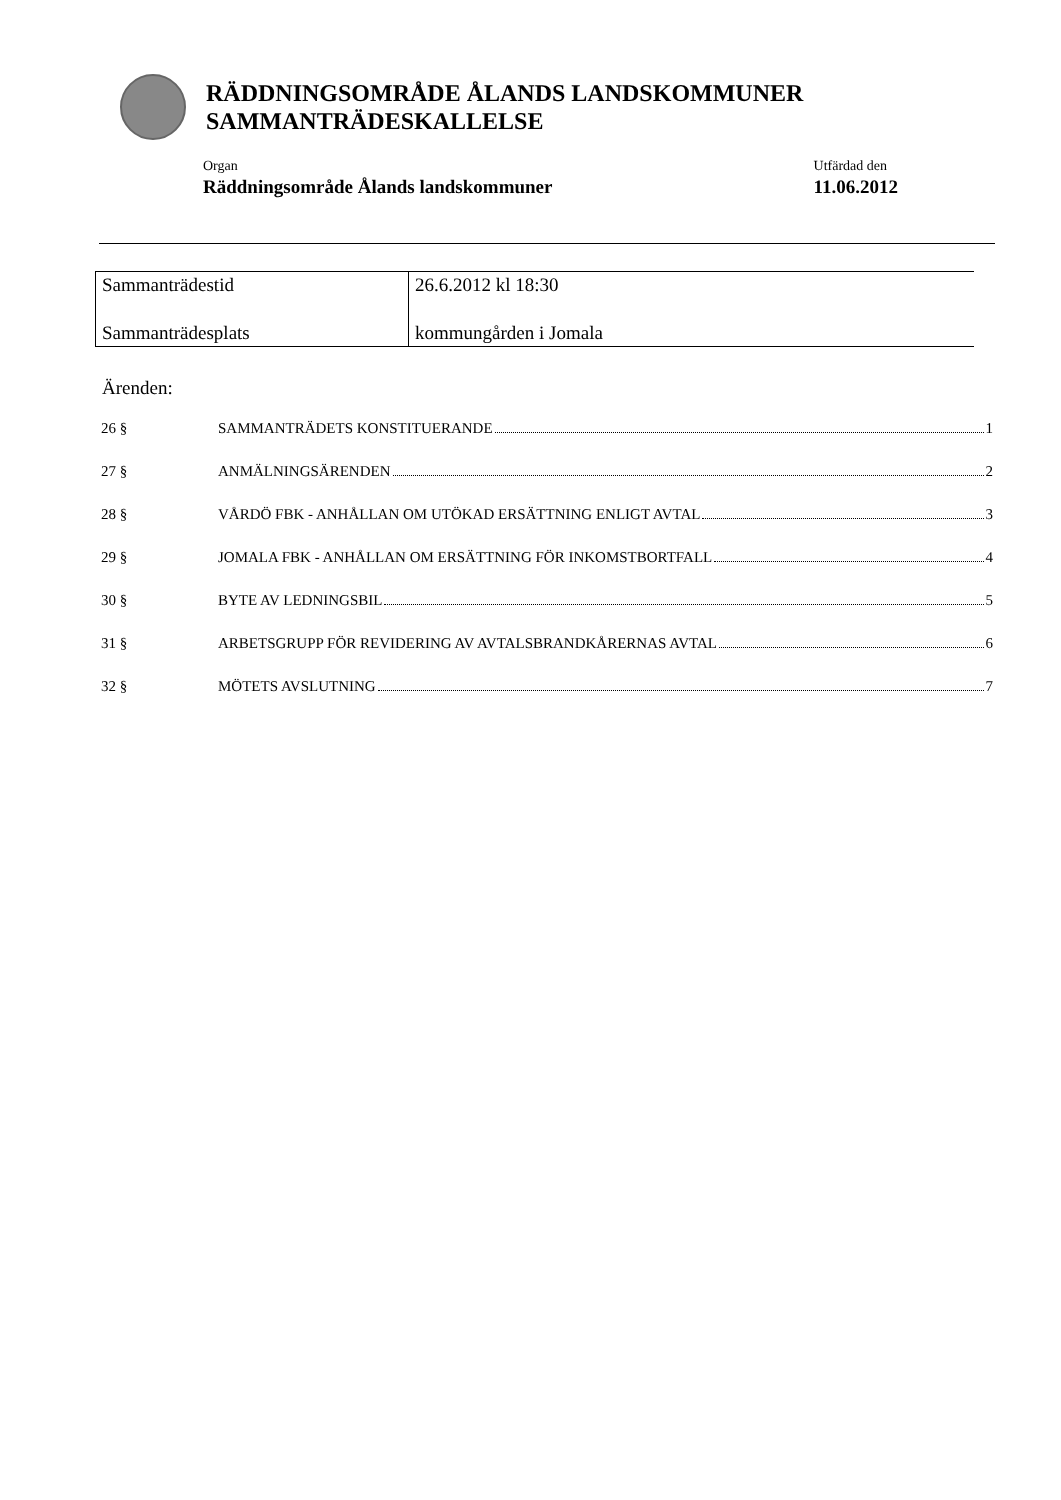RÄDDNINGSOMRÅDE ÅLANDS LANDSKOMMUNER
SAMMANTRÄDESKALLELSE
Organ
Räddningsområde Ålands landskommuner
Utfärdad den
11.06.2012
| Sammanträdestid | 26.6.2012 kl 18:30 |
| Sammanträdesplats | kommungården i Jomala |
Ärenden:
26 § SAMMANTRÄDETS KONSTITUERANDE 1
27 § ANMÄLNINGSÄRENDEN 2
28 § VÅRDÖ FBK - ANHÅLLAN OM UTÖKAD ERSÄTTNING ENLIGT AVTAL 3
29 § JOMALA FBK - ANHÅLLAN OM ERSÄTTNING FÖR INKOMSTBORTFALL 4
30 § BYTE AV LEDNINGSBIL 5
31 § ARBETSGRUPP FÖR REVIDERING AV AVTALSBRANDKÅRERNAS AVTAL 6
32 § MÖTETS AVSLUTNING 7